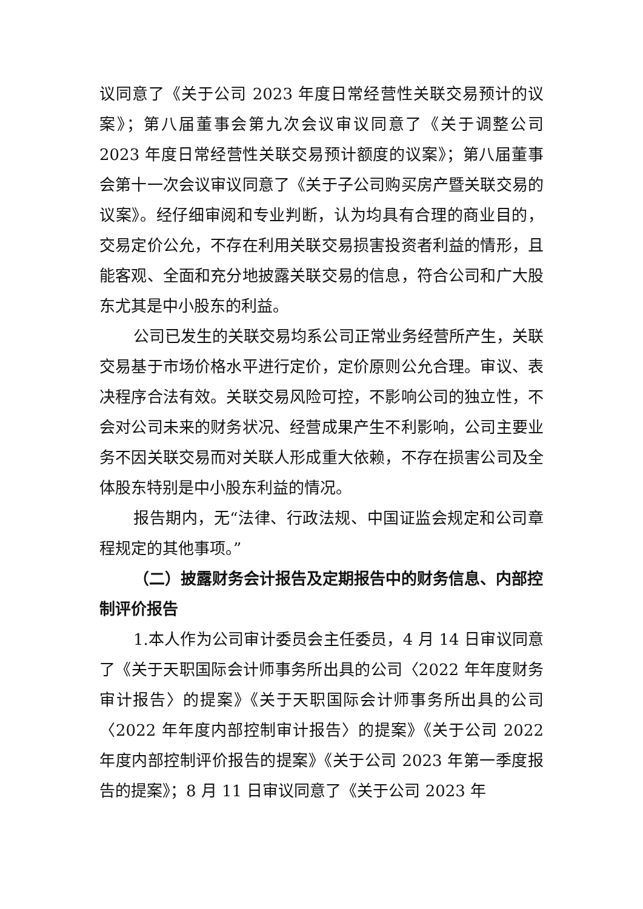议同意了《关于公司 2023 年度日常经营性关联交易预计的议案》；第八届董事会第九次会议审议同意了《关于调整公司 2023 年度日常经营性关联交易预计额度的议案》；第八届董事会第十一次会议审议同意了《关于子公司购买房产暨关联交易的议案》。经仔细审阅和专业判断，认为均具有合理的商业目的，交易定价公允，不存在利用关联交易损害投资者利益的情形，且能客观、全面和充分地披露关联交易的信息，符合公司和广大股东尤其是中小股东的利益。
公司已发生的关联交易均系公司正常业务经营所产生，关联交易基于市场价格水平进行定价，定价原则公允合理。审议、表决程序合法有效。关联交易风险可控，不影响公司的独立性，不会对公司未来的财务状况、经营成果产生不利影响，公司主要业务不因关联交易而对关联人形成重大依赖，不存在损害公司及全体股东特别是中小股东利益的情况。
报告期内，无“法律、行政法规、中国证监会规定和公司章程规定的其他事项。”
（二）披露财务会计报告及定期报告中的财务信息、内部控制评价报告
1.本人作为公司审计委员会主任委员，4 月 14 日审议同意了《关于天职国际会计师事务所出具的公司〈2022 年年度财务审计报告〉的提案》《关于天职国际会计师事务所出具的公司〈2022 年年度内部控制审计报告〉的提案》《关于公司 2022 年度内部控制评价报告的提案》《关于公司 2023 年第一季度报告的提案》；8 月 11 日审议同意了《关于公司 2023 年